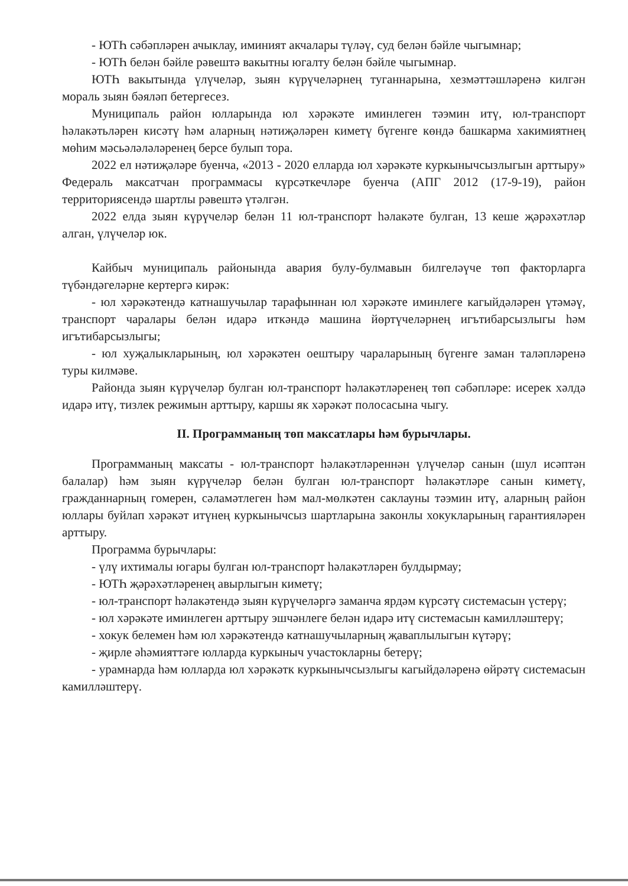- ЮТҺ сәбәпләрен ачыклау, иминият акчалары түләү, суд белән бәйле чыгымнар;
- ЮТҺ белән бәйле рәвештә вакытны югалту белән бәйле чыгымнар.
ЮТҺ вакытында үлүчеләр, зыян күрүчеләрнең туганнарына, хезмәттәшләренә килгән мораль зыян бәяләп бетергесез.
Муниципаль район юлларында юл хәрәкәте иминлеген тәэмин итү, юл-транспорт һәлакәтьләрен кисәтү һәм аларның нәтиҗәләрен киметү бүгенге көндә башкарма хакимиятнең мөһим мәсьәләләләренең берсе булып тора.
2022 ел нәтиҗәләре буенча, «2013 - 2020 елларда юл хәрәкәте куркынычсызлыгын арттыру» Федераль максатчан программасы күрсәткечләре буенча (АПГ 2012 (17-9-19), район территориясендә шартлы рәвештә үтәлгән.
2022 елда зыян күрүчеләр белән 11 юл-транспорт һәлакәте булган, 13 кеше җәрәхәтләр алган, үлүчеләр юк.
Кайбыч муниципаль районында авария булу-булмавын билгеләүче төп факторларга түбәндәгеләрне кертергә кирәк:
- юл хәрәкәтендә катнашучылар тарафыннан юл хәрәкәте иминлеге кагыйдәләрен үтәмәү, транспорт чаралары белән идарә иткәндә машина йөртүчеләрнең игътибарсызлыгы һәм игътибарсызлыгы;
- юл хуҗалыкларының, юл хәрәкәтен оештыру чараларының бүгенге заман таләпләренә туры килмәве.
Районда зыян күрүчеләр булган юл-транспорт һәлакәтләренең төп сәбәпләре: исерек хәлдә идарә итү, тизлек режимын арттыру, каршы як хәрәкәт полосасына чыгу.
II. Программаның төп максатлары һәм бурычлары.
Программаның максаты - юл-транспорт һәлакәтләреннән үлүчеләр санын (шул исәптән балалар) һәм зыян күрүчеләр белән булган юл-транспорт һәлакәтләре санын киметү, гражданнарның гомерен, сәламәтлеген һәм мал-мөлкәтен саклауны тәэмин итү, аларның район юллары буйлап хәрәкәт итүнең куркынычсыз шартларына законлы хокукларының гарантияләрен арттыру.
Программа бурычлары:
- үлү ихтималы югары булган юл-транспорт һәлакәтләрен булдырмау;
- ЮТҺ җәрәхәтләренең авырлыгын киметү;
- юл-транспорт һәлакәтендә зыян күрүчеләргә заманча ярдәм күрсәтү системасын үстерү;
- юл хәрәкәте иминлеген арттыру эшчәнлеге белән идарә итү системасын камилләштерү;
- хокук белемен һәм юл хәрәкәтендә катнашучыларның җаваплылыгын күтәрү;
- җирле әһәмияттәге юлларда куркыныч участокларны бетерү;
- урамнарда һәм юлларда юл хәрәкәтк куркынычсызлыгы кагыйдәләренә өйрәтү системасын камилләштерү.